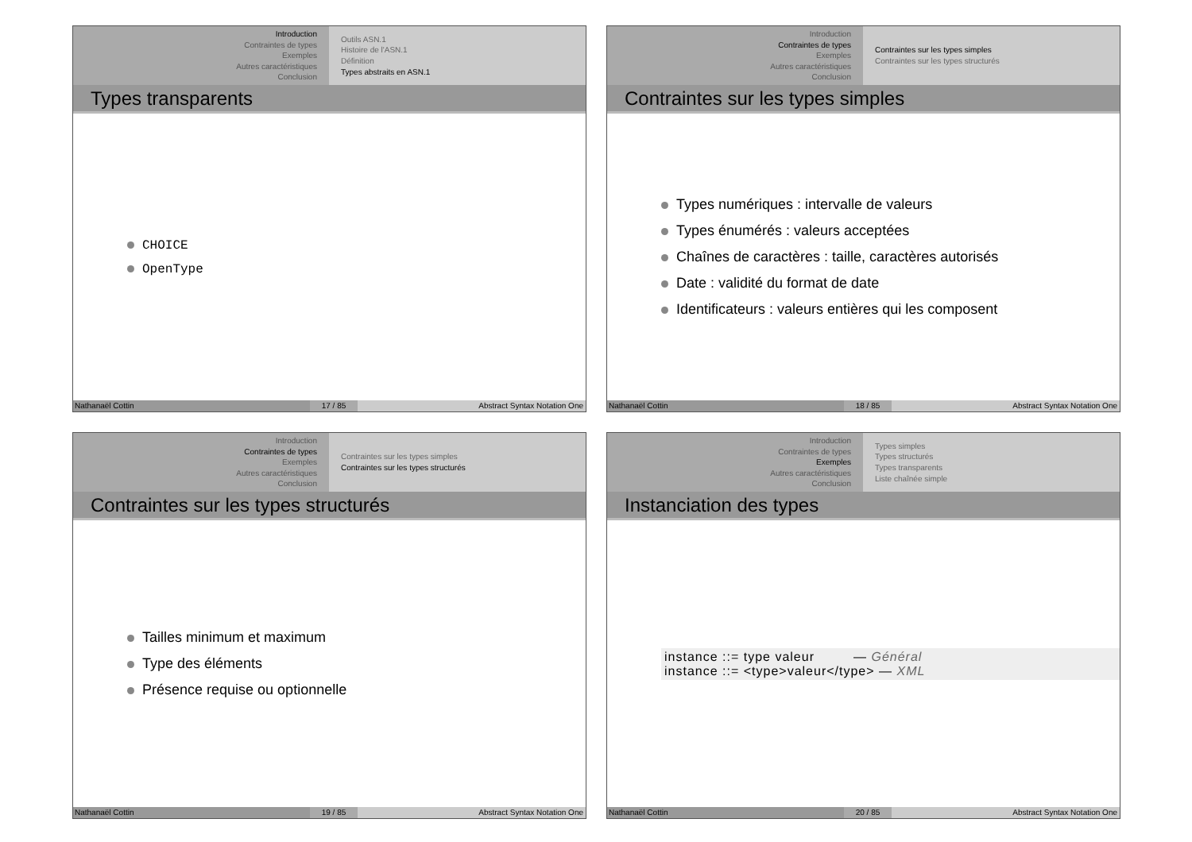Introduction
Contraintes de types
Exemples
Autres caractéristiques
Conclusion
Outils ASN.1
Histoire de l'ASN.1
Définition
Types abstraits en ASN.1
Types transparents
CHOICE
OpenType
Nathanaël Cottin 17 / 85 Abstract Syntax Notation One
Introduction
Contraintes de types
Exemples
Autres caractéristiques
Conclusion
Contraintes sur les types simples
Contraintes sur les types structurés
Contraintes sur les types simples
Types numériques : intervalle de valeurs
Types énumérés : valeurs acceptées
Chaînes de caractères : taille, caractères autorisés
Date : validité du format de date
Identificateurs : valeurs entières qui les composent
Nathanaël Cottin 18 / 85 Abstract Syntax Notation One
Introduction
Contraintes de types
Exemples
Autres caractéristiques
Conclusion
Contraintes sur les types simples
Contraintes sur les types structurés
Contraintes sur les types structurés
Tailles minimum et maximum
Type des éléments
Présence requise ou optionnelle
Nathanaël Cottin 19 / 85 Abstract Syntax Notation One
Introduction
Contraintes de types
Exemples
Autres caractéristiques
Conclusion
Types simples
Types structurés
Types transparents
Liste chaînée simple
Instanciation des types
instance ::= type valeur — Général
instance ::= <type>valeur</type> — XML
Nathanaël Cottin 20 / 85 Abstract Syntax Notation One